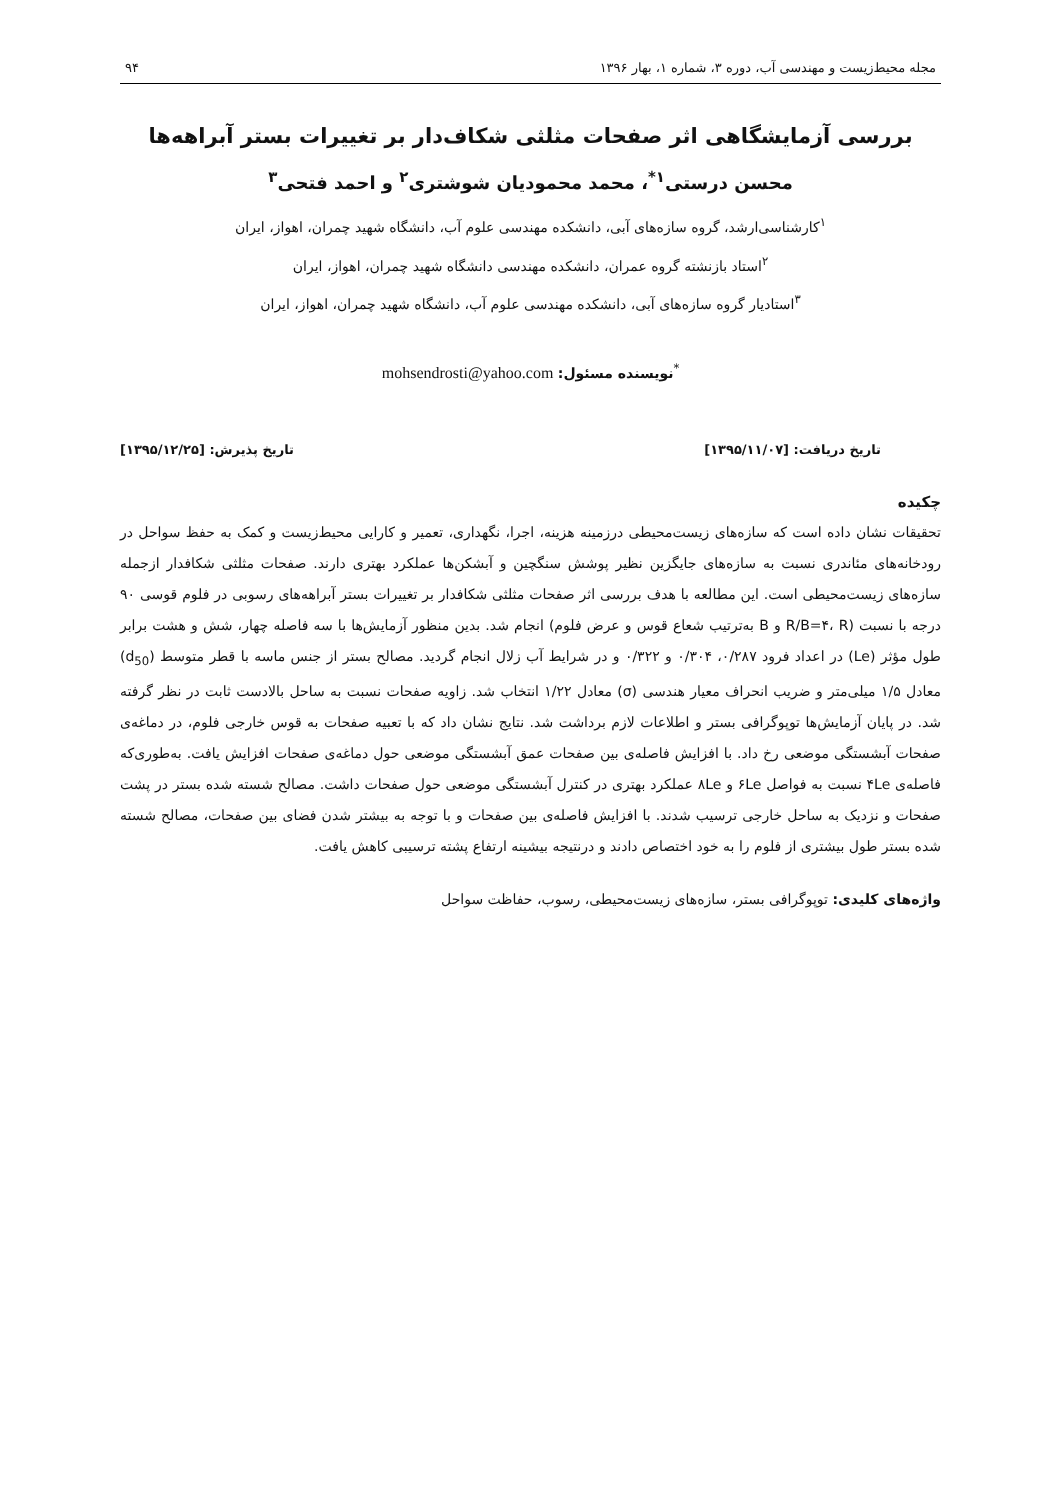مجله محیط‌زیست و مهندسی آب، دوره ۳، شماره ۱، بهار ۱۳۹۶ ۹۴
بررسی آزمایشگاهی اثر صفحات مثلثی شکاف‌دار بر تغییرات بستر آبراهه‌ها
محسن درستی<sup>۱*</sup>، محمد محمودیان شوشتری<sup>۲</sup> و احمد فتحی<sup>۳</sup>
<sup>۱</sup> کارشناسی‌ارشد، گروه سازه‌های آبی، دانشکده مهندسی علوم آب، دانشگاه شهید چمران، اهواز، ایران
<sup>۲</sup> استاد بازنشته گروه عمران، دانشکده مهندسی دانشگاه شهید چمران، اهواز، ایران
<sup>۳</sup> استادیار گروه سازه‌های آبی، دانشکده مهندسی علوم آب، دانشگاه شهید چمران، اهواز، ایران
<sup>*</sup> نویسنده مسئول: mohsendrosti@yahoo.com
تاریخ دریافت: [۱۳۹۵/۱۱/۰۷] تاریخ پذیرش: [۱۳۹۵/۱۲/۲۵]
چکیده
تحقیقات نشان داده است که سازه‌های زیست‌محیطی درزمینه هزینه، اجرا، نگهداری، تعمیر و کارایی محیط‌زیست و کمک به حفظ سواحل در رودخانه‌های مئاندری نسبت به سازه‌های جایگزین نظیر پوشش سنگچین و آبشکن‌ها عملکرد بهتری دارند. صفحات مثلثی شکافدار ازجمله سازه‌های زیست‌محیطی است. این مطالعه با هدف بررسی اثر صفحات مثلثی شکافدار بر تغییرات بستر آبراهه‌های رسوبی در فلوم قوسی ۹۰ درجه با نسبت (R/B=۴، R و B به‌ترتیب شعاع قوس و عرض فلوم) انجام شد. بدین منظور آزمایش‌ها با سه فاصله چهار، شش و هشت برابر طول مؤثر (Le) در اعداد فرود ۰/۲۸۷، ۰/۳۰۴ و ۰/۳۲۲ و در شرایط آب زلال انجام گردید. مصالح بستر از جنس ماسه با قطر متوسط (d<sub>50</sub>) معادل ۱/۵ میلی‌متر و ضریب انحراف معیار هندسی (σ) معادل ۱/۲۲ انتخاب شد. زاویه صفحات نسبت به ساحل بالادست ثابت در نظر گرفته شد. در پایان آزمایش‌ها توپوگرافی بستر و اطلاعات لازم برداشت شد. نتایج نشان داد که با تعبیه صفحات به قوس خارجی فلوم، در دماغه‌ی صفحات آبشستگی موضعی رخ داد. با افزایش فاصله‌ی بین صفحات عمق آبشستگی موضعی حول دماغه‌ی صفحات افزایش یافت. به‌طوری‌که فاصله‌ی ۴Le نسبت به فواصل ۶Le و ۸Le عملکرد بهتری در کنترل آبشستگی موضعی حول صفحات داشت. مصالح شسته شده بستر در پشت صفحات و نزدیک به ساحل خارجی ترسیب شدند. با افزایش فاصله‌ی بین صفحات و با توجه به بیشتر شدن فضای بین صفحات، مصالح شسته شده بستر طول بیشتری از فلوم را به خود اختصاص دادند و درنتیجه بیشینه ارتفاع پشته ترسیبی کاهش یافت.
واژه‌های کلیدی: توپوگرافی بستر، سازه‌های زیست‌محیطی، رسوب، حفاظت سواحل